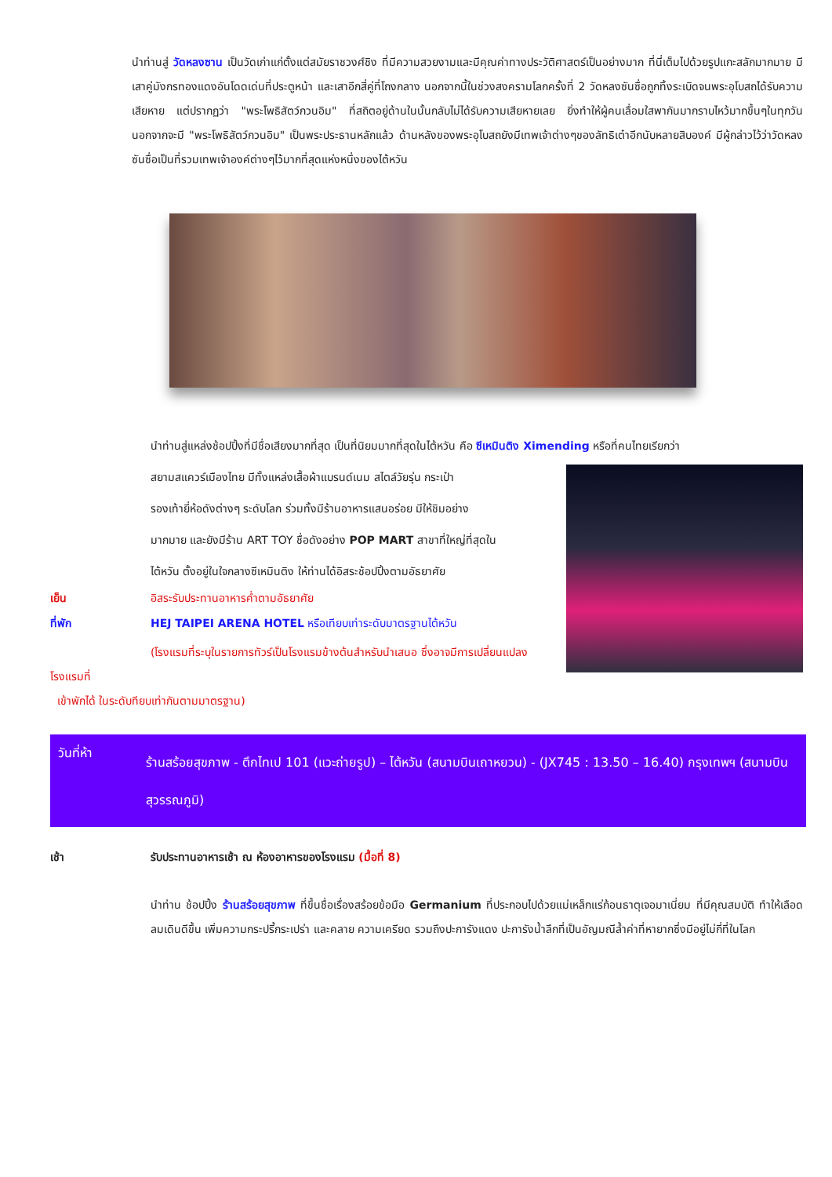นำท่านสู่ วัดหลงซาน เป็นวัดเก่าแก่ตั้งแต่สมัยราชวงศ์ชิง ที่มีความสวยงามและมีคุณค่าทางประวัติศาสตร์เป็นอย่างมาก ที่นี่เต็มไปด้วยรูปแกะสลักมากมาย มีเสาคู่มังกรทองแดงอันโดดเด่นที่ประตูหน้า และเสาอีกสี่คู่ที่โถงกลาง นอกจากนี้ในช่วงสงครามโลกครั้งที่ 2 วัดหลงซันซื่อถูกทิ้งระเบิดจนพระอุโบสถได้รับความเสียหาย แต่ปรากฏว่า "พระโพธิสัตว์กวนอิม" ที่สถิตอยู่ด้านในนั้นกลับไม่ได้รับความเสียหายเลย ยิ่งทำให้ผู้คนเลื่อมใสพากันมากราบไหว้มากขึ้นๆในทุกวัน นอกจากจะมี "พระโพธิสัตว์กวนอิม" เป็นพระประธานหลักแล้ว ด้านหลังของพระอุโบสถยังมีเทพเจ้าต่างๆของลัทธิเต๋าอีกนับหลายสิบองค์ มีผู้กล่าวไว้ว่าวัดหลงซันซื่อเป็นที่รวมเทพเจ้าองค์ต่างๆไว้มากที่สุดแห่งหนึ่งของไต้หวัน
นำท่านสู่แหล่งช้อปปิ้งที่มีชื่อเสียงมากที่สุด เป็นที่นิยมมากที่สุดในไต้หวัน คือ ซีเหมินติง Ximending หรือที่คนไทยเรียกว่า
สยามสแควร์เมืองไทย มีทั้งแหล่งเสื้อผ้าแบรนด์เนม สไตล์วัยรุ่น กระเป๋า
รองเท้ายี่ห้อดังต่างๆ ระดับโลก ร่วมทั้งมีร้านอาหารแสนอร่อย มีให้ชิมอย่าง
มากมาย และยังมีร้าน ART TOY ชื่อดังอย่าง POP MART สาขาที่ใหญ่ที่สุดใน
ไต้หวัน ตั้งอยู่ในใจกลางซีเหมินติง ให้ท่านได้อิสระช้อปปิ้งตามอัธยาศัย
เย็น อิสระรับประทานอาหารค่ำตามอัธยาศัย
ที่พัก HEJ TAIPEI ARENA HOTEL หรือเทียบเท่าระดับมาตรฐานไต้หวัน
(โรงแรมที่ระบุในรายการทัวร์เป็นโรงแรมข้างต้นสำหรับนำเสนอ ซึ่งอาจมีการเปลี่ยนแปลงโรงแรมที่
เข้าพักได้ ในระดับทียบเท่ากันตามมาตรฐาน)
วันที่ห้า
ร้านสร้อยสุขภาพ - ตึกไทเป 101 (แวะถ่ายรูป) – ไต้หวัน (สนามบินเถาหยวน) - (JX745 : 13.50 – 16.40) กรุงเทพฯ (สนามบินสุวรรณภูมิ)
เช้า รับประทานอาหารเช้า ณ ห้องอาหารของโรงแรม (มื้อที่ 8)
นำท่าน ช้อปปิ้ง ร้านสร้อยสุขภาพ ที่ขึ้นชื่อเรื่องสร้อยข้อมือ Germanium ที่ประกอบไปด้วยแม่เหล็กแร่ก้อนธาตุเจอมาเนี่ยม ที่มีคุณสมบัติ ทำให้เลือดลมเดินดีขึ้น เพิ่มความกระปรี้กระเปร่า และคลาย ความเครียด รวมถึงปะการังแดง ปะการังน้ำลึกที่เป็นอัญมณีล้ำค่าที่หายากซึ่งมีอยู่ไม่กี่ที่ในโลก